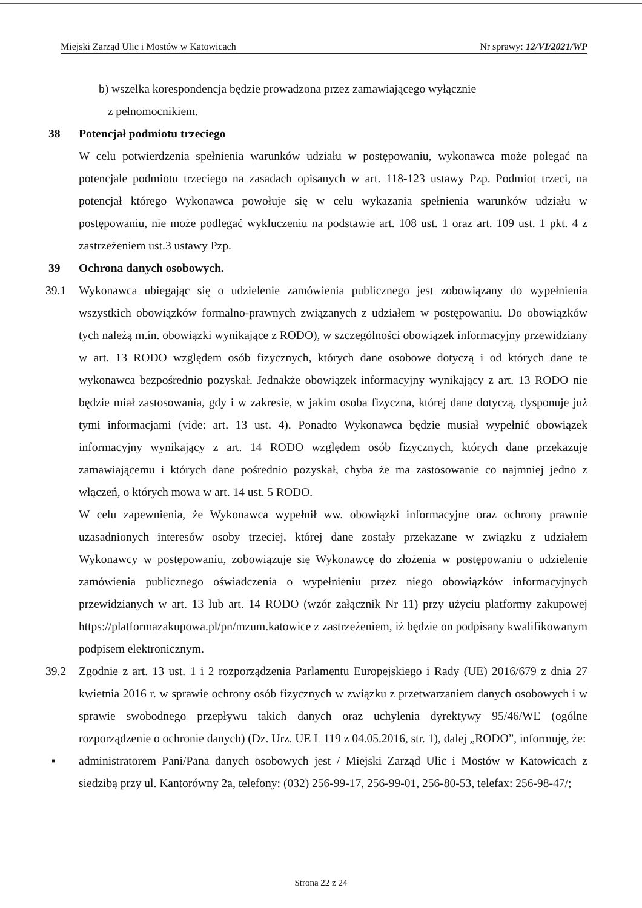Miejski Zarząd Ulic i Mostów w Katowicach Nr sprawy: 12/VI/2021/WP
b) wszelka korespondencja będzie prowadzona przez zamawiającego wyłącznie
z pełnomocnikiem.
38 Potencjał podmiotu trzeciego
W celu potwierdzenia spełnienia warunków udziału w postępowaniu, wykonawca może polegać na potencjale podmiotu trzeciego na zasadach opisanych w art. 118-123 ustawy Pzp. Podmiot trzeci, na potencjał którego Wykonawca powołuje się w celu wykazania spełnienia warunków udziału w postępowaniu, nie może podlegać wykluczeniu na podstawie art. 108 ust. 1 oraz art. 109 ust. 1 pkt. 4 z zastrzeżeniem ust.3 ustawy Pzp.
39 Ochrona danych osobowych.
39.1 Wykonawca ubiegając się o udzielenie zamówienia publicznego jest zobowiązany do wypełnienia wszystkich obowiązków formalno-prawnych związanych z udziałem w postępowaniu. Do obowiązków tych należą m.in. obowiązki wynikające z RODO), w szczególności obowiązek informacyjny przewidziany w art. 13 RODO względem osób fizycznych, których dane osobowe dotyczą i od których dane te wykonawca bezpośrednio pozyskał. Jednakże obowiązek informacyjny wynikający z art. 13 RODO nie będzie miał zastosowania, gdy i w zakresie, w jakim osoba fizyczna, której dane dotyczą, dysponuje już tymi informacjami (vide: art. 13 ust. 4). Ponadto Wykonawca będzie musiał wypełnić obowiązek informacyjny wynikający z art. 14 RODO względem osób fizycznych, których dane przekazuje zamawiającemu i których dane pośrednio pozyskał, chyba że ma zastosowanie co najmniej jedno z włączeń, o których mowa w art. 14 ust. 5 RODO.
W celu zapewnienia, że Wykonawca wypełnił ww. obowiązki informacyjne oraz ochrony prawnie uzasadnionych interesów osoby trzeciej, której dane zostały przekazane w związku z udziałem Wykonawcy w postępowaniu, zobowiązuje się Wykonawcę do złożenia w postępowaniu o udzielenie zamówienia publicznego oświadczenia o wypełnieniu przez niego obowiązków informacyjnych przewidzianych w art. 13 lub art. 14 RODO (wzór załącznik Nr 11) przy użyciu platformy zakupowej https://platformazakupowa.pl/pn/mzum.katowice z zastrzeżeniem, iż będzie on podpisany kwalifikowanym podpisem elektronicznym.
39.2 Zgodnie z art. 13 ust. 1 i 2 rozporządzenia Parlamentu Europejskiego i Rady (UE) 2016/679 z dnia 27 kwietnia 2016 r. w sprawie ochrony osób fizycznych w związku z przetwarzaniem danych osobowych i w sprawie swobodnego przepływu takich danych oraz uchylenia dyrektywy 95/46/WE (ogólne rozporządzenie o ochronie danych) (Dz. Urz. UE L 119 z 04.05.2016, str. 1), dalej „RODO”, informuję, że:
▪ administratorem Pani/Pana danych osobowych jest / Miejski Zarząd Ulic i Mostów w Katowicach z siedzibą przy ul. Kantorówny 2a, telefony: (032) 256-99-17, 256-99-01, 256-80-53, telefax: 256-98-47/;
Strona 22 z 24